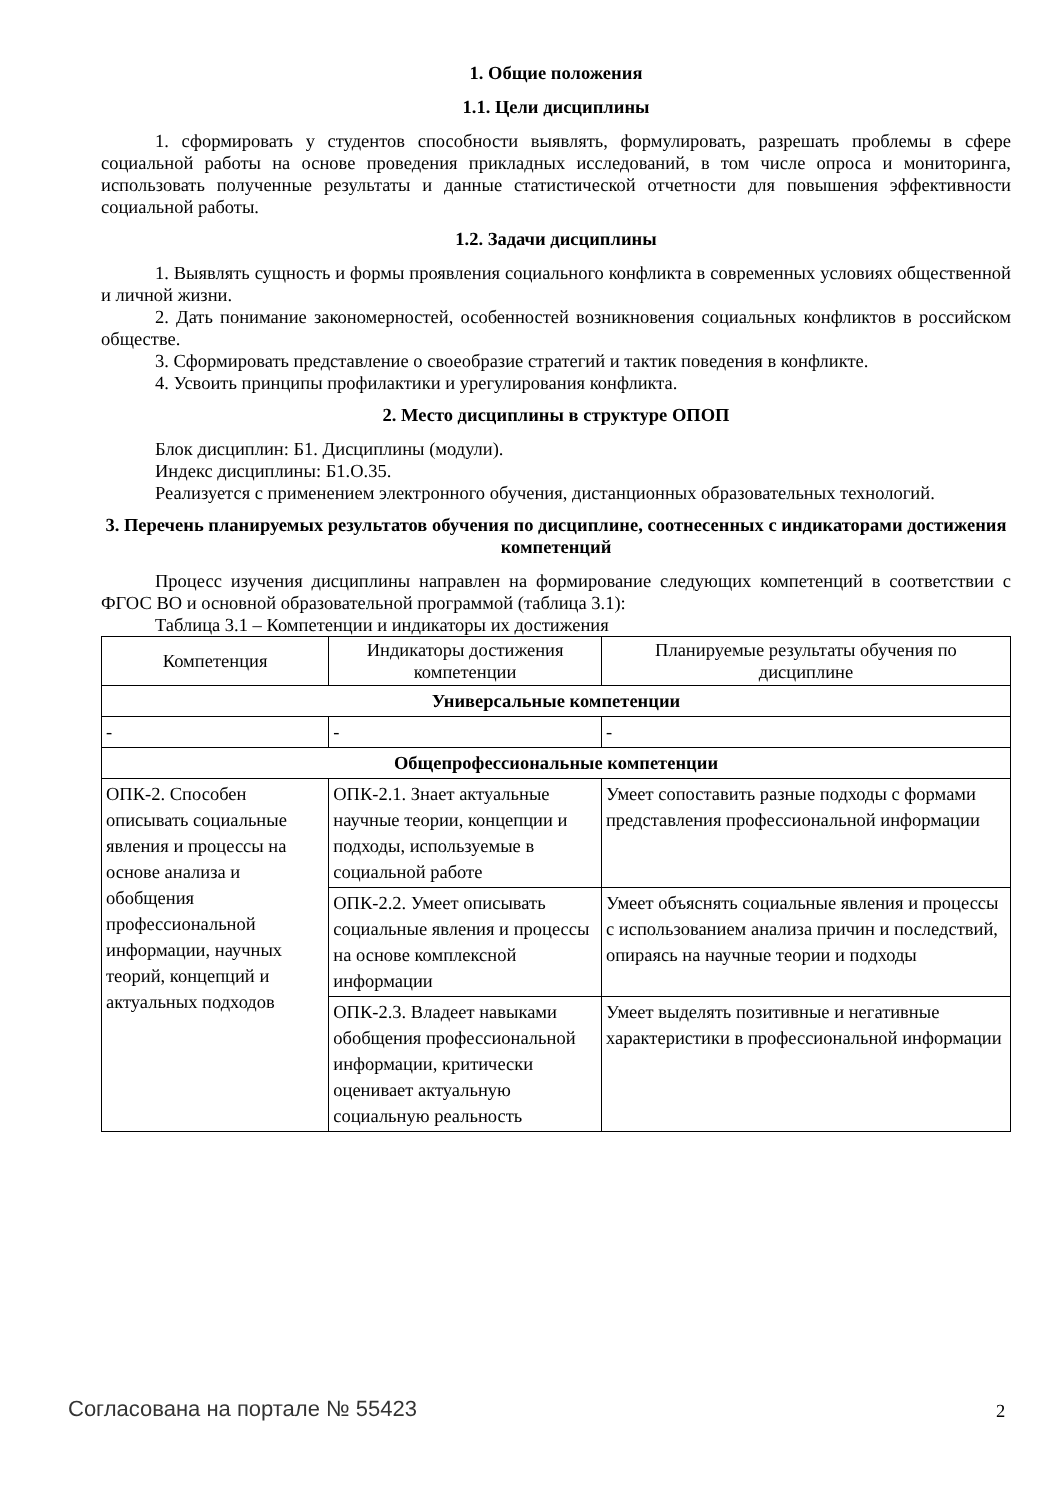1. Общие положения
1.1. Цели дисциплины
1. сформировать у студентов способности выявлять, формулировать, разрешать проблемы в сфере социальной работы на основе проведения прикладных исследований, в том числе опроса и мониторинга, использовать полученные результаты и данные статистической отчетности для повышения эффективности социальной работы.
1.2. Задачи дисциплины
1. Выявлять сущность и формы проявления социального конфликта в современных условиях общественной и личной жизни.
2. Дать понимание закономерностей, особенностей возникновения социальных конфликтов в российском обществе.
3. Сформировать представление о своеобразие стратегий и тактик поведения в конфликте.
4. Усвоить принципы профилактики и урегулирования конфликта.
2. Место дисциплины в структуре ОПОП
Блок дисциплин: Б1. Дисциплины (модули).
Индекс дисциплины: Б1.О.35.
Реализуется с применением электронного обучения, дистанционных образовательных технологий.
3. Перечень планируемых результатов обучения по дисциплине, соотнесенных с индикаторами достижения компетенций
Процесс изучения дисциплины направлен на формирование следующих компетенций в соответствии с ФГОС ВО и основной образовательной программой (таблица 3.1):
Таблица 3.1 – Компетенции и индикаторы их достижения
| Компетенция | Индикаторы достижения компетенции | Планируемые результаты обучения по дисциплине |
| --- | --- | --- |
| Универсальные компетенции | | |
| - | - | - |
| Общепрофессиональные компетенции | | |
| ОПК-2. Способен описывать социальные явления и процессы на основе анализа и обобщения профессиональной информации, научных теорий, концепций и актуальных подходов | ОПК-2.1. Знает актуальные научные теории, концепции и подходы, используемые в социальной работе | Умеет сопоставить разные подходы с формами представления профессиональной информации |
| | ОПК-2.2. Умеет описывать социальные явления и процессы на основе комплексной информации | Умеет объяснять социальные явления и процессы с использованием анализа причин и последствий, опираясь на научные теории и подходы |
| | ОПК-2.3. Владеет навыками обобщения профессиональной информации, критически оценивает актуальную социальную реальность | Умеет выделять позитивные и негативные характеристики в профессиональной информации |
Согласована на портале № 55423 2